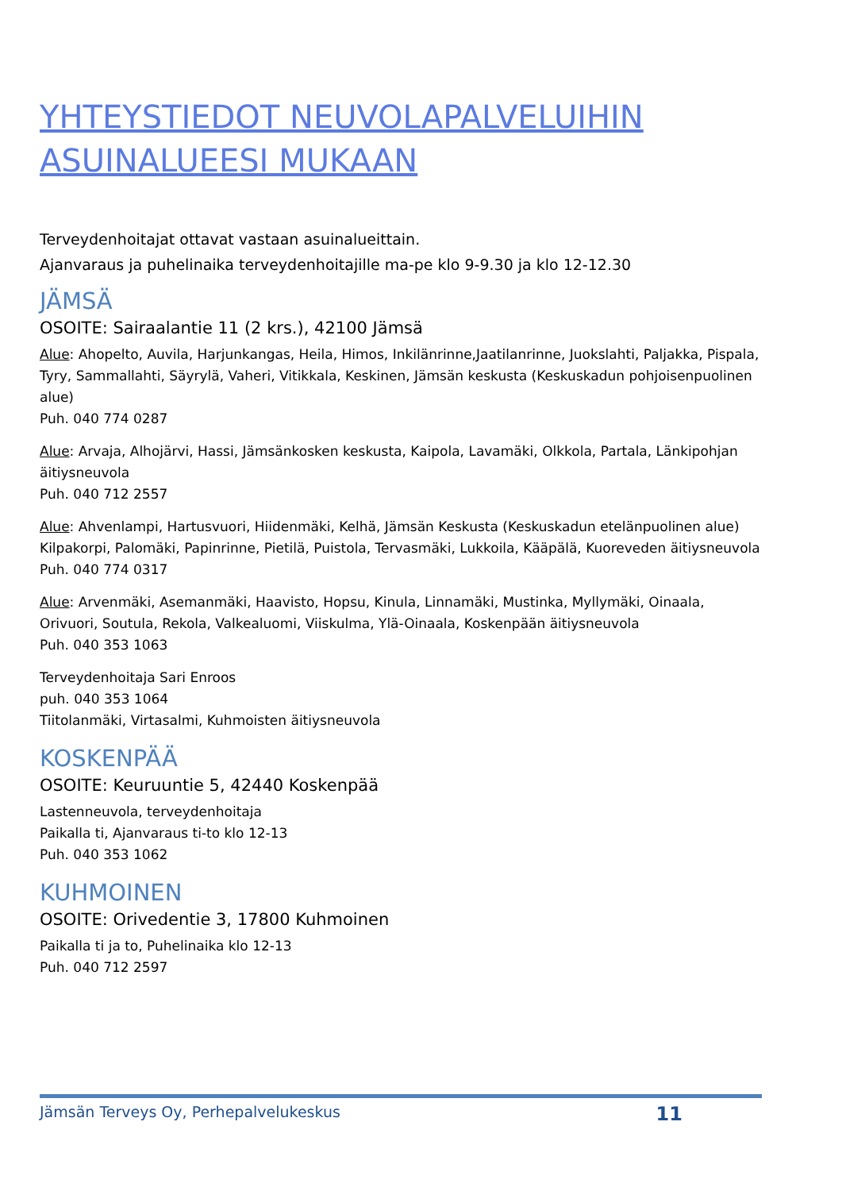YHTEYSTIEDOT NEUVOLAPALVELUIHIN ASUINALUEESI MUKAAN
Terveydenhoitajat ottavat vastaan asuinalueittain.
Ajanvaraus ja puhelinaika terveydenhoitajille ma-pe klo 9-9.30 ja klo 12-12.30
JÄMSÄ
OSOITE: Sairaalantie 11 (2 krs.), 42100 Jämsä
Alue: Ahopelto, Auvila, Harjunkangas, Heila, Himos, Inkilänrinne,Jaatilanrinne, Juokslahti, Paljakka, Pispala, Tyry, Sammallahti, Säyrylä, Vaheri, Vitikkala, Keskinen, Jämsän keskusta (Keskuskadun pohjoisenpuolinen alue)
Puh. 040 774 0287
Alue: Arvaja, Alhojärvi, Hassi, Jämsänkosken keskusta, Kaipola, Lavamäki, Olkkola, Partala, Länkipohjan äitiysneuvola
Puh. 040 712 2557
Alue: Ahvenlampi, Hartusvuori, Hiidenmäki, Kelhä, Jämsän Keskusta (Keskuskadun etelänpuolinen alue) Kilpakorpi, Palomäki, Papinrinne, Pietilä, Puistola, Tervasmäki, Lukkoila, Kääpälä, Kuoreveden äitiysneuvola
Puh. 040 774 0317
Alue: Arvenmäki, Asemanmäki, Haavisto, Hopsu, Kinula, Linnamäki, Mustinka, Myllymäki, Oinaala, Orivuori, Soutula, Rekola, Valkealuomi, Viiskulma, Ylä-Oinaala, Koskenpään äitiysneuvola
Puh. 040 353 1063
Terveydenhoitaja Sari Enroos
puh. 040 353 1064
Tiitolanmäki, Virtasalmi, Kuhmoisten äitiysneuvola
KOSKENPÄÄ
OSOITE: Keuruuntie 5, 42440 Koskenpää
Lastenneuvola, terveydenhoitaja
Paikalla ti, Ajanvaraus ti-to klo 12-13
Puh. 040 353 1062
KUHMOINEN
OSOITE: Orivedentie 3, 17800 Kuhmoinen
Paikalla ti ja to, Puhelinaika klo 12-13
Puh. 040 712 2597
Jämsän Terveys Oy, Perhepalvelukeskus 11